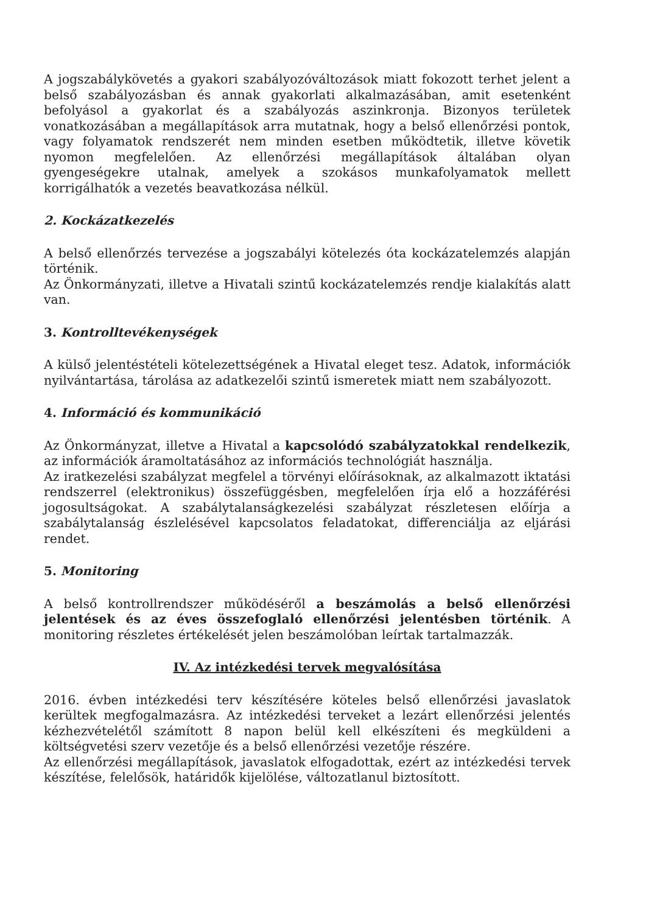A jogszabálykövetés a gyakori szabályozóváltozások miatt fokozott terhet jelent a belső szabályozásban és annak gyakorlati alkalmazásában, amit esetenként befolyásol a gyakorlat és a szabályozás aszinkronja. Bizonyos területek vonatkozásában a megállapítások arra mutatnak, hogy a belső ellenőrzési pontok, vagy folyamatok rendszerét nem minden esetben működtetik, illetve követik nyomon megfelelően. Az ellenőrzési megállapítások általában olyan gyengeségekre utalnak, amelyek a szokásos munkafolyamatok mellett korrigálhatók a vezetés beavatkozása nélkül.
2. Kockázatkezelés
A belső ellenőrzés tervezése a jogszabályi kötelezés óta kockázatelemzés alapján történik.
Az Önkormányzati, illetve a Hivatali szintű kockázatelemzés rendje kialakítás alatt van.
3. Kontrolltevékenységek
A külső jelentéstételi kötelezettségének a Hivatal eleget tesz. Adatok, információk nyilvántartása, tárolása az adatkezelői szintű ismeretek miatt nem szabályozott.
4. Információ és kommunikáció
Az Önkormányzat, illetve a Hivatal a kapcsolódó szabályzatokkal rendelkezik, az információk áramoltatásához az információs technológiát használja.
Az iratkezelési szabályzat megfelel a törvényi előírásoknak, az alkalmazott iktatási rendszerrel (elektronikus) összefüggésben, megfelelően írja elő a hozzáférési jogosultságokat. A szabálytalanságkezelési szabályzat részletesen előírja a szabálytalanság észlelésével kapcsolatos feladatokat, differenciálja az eljárási rendet.
5. Monitoring
A belső kontrollrendszer működéséről a beszámolás a belső ellenőrzési jelentések és az éves összefoglaló ellenőrzési jelentésben történik. A monitoring részletes értékelését jelen beszámolóban leírtak tartalmazzák.
IV. Az intézkedési tervek megvalósítása
2016. évben intézkedési terv készítésére köteles belső ellenőrzési javaslatok kerültek megfogalmazásra. Az intézkedési terveket a lezárt ellenőrzési jelentés kézhezvételétől számított 8 napon belül kell elkészíteni és megküldeni a költségvetési szerv vezetője és a belső ellenőrzési vezetője részére.
Az ellenőrzési megállapítások, javaslatok elfogadottak, ezért az intézkedési tervek készítése, felelősök, határidők kijelölése, változatlanul biztosított.